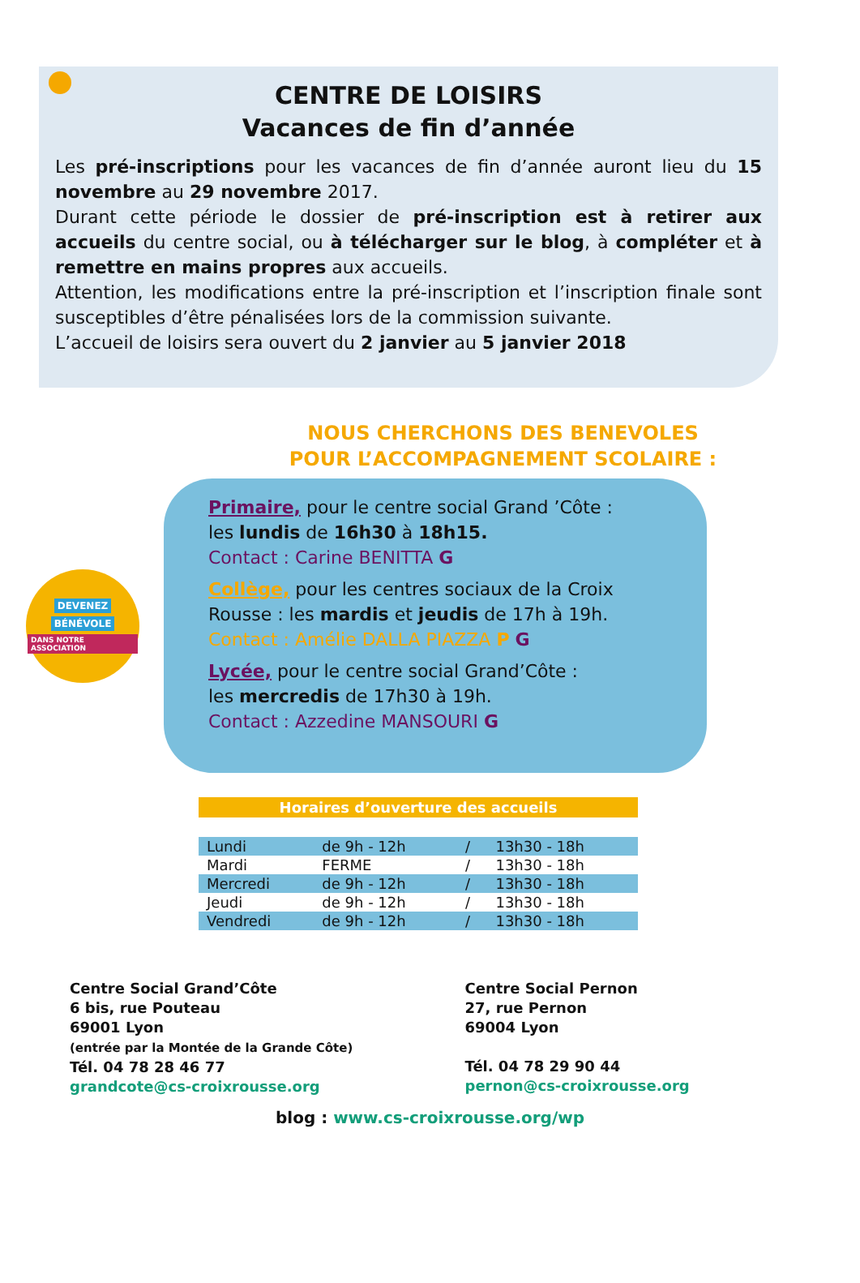CENTRE DE LOISIRS
Vacances de fin d’année
Les pré-inscriptions pour les vacances de fin d’année auront lieu du 15 novembre au 29 novembre 2017.
Durant cette période le dossier de pré-inscription est à retirer aux accueils du centre social, ou à télécharger sur le blog, à compléter et à remettre en mains propres aux accueils.
Attention, les modifications entre la pré-inscription et l’inscription finale sont susceptibles d’être pénalisées lors de la commission suivante.
L’accueil de loisirs sera ouvert du 2 janvier au 5 janvier 2018
NOUS CHERCHONS DES BENEVOLES
POUR L’ACCOMPAGNEMENT SCOLAIRE :
DEVENEZ
BÉNÉVOLE
DANS NOTRE ASSOCIATION
Primaire, pour le centre social Grand ’Côte :
les lundis de 16h30 à 18h15.
Contact : Carine BENITTA G
Collège, pour les centres sociaux de la Croix Rousse : les mardis et jeudis de 17h à 19h.
Contact : Amélie DALLA PIAZZA P G
Lycée, pour le centre social Grand’Côte :
les mercredis de 17h30 à 19h.
Contact : Azzedine MANSOURI G
Horaires d’ouverture des accueils
| Lundi | de 9h - 12h | / | 13h30 - 18h |
| Mardi | FERME | / | 13h30 - 18h |
| Mercredi | de 9h - 12h | / | 13h30 - 18h |
| Jeudi | de 9h - 12h | / | 13h30 - 18h |
| Vendredi | de 9h - 12h | / | 13h30 - 18h |
Centre Social Grand’Côte
6 bis, rue Pouteau
69001 Lyon
(entrée par la Montée de la Grande Côte)
Tél. 04 78 28 46 77
grandcote@cs-croixrousse.org
Centre Social Pernon
27, rue Pernon
69004 Lyon
Tél. 04 78 29 90 44
pernon@cs-croixrousse.org
blog : www.cs-croixrousse.org/wp